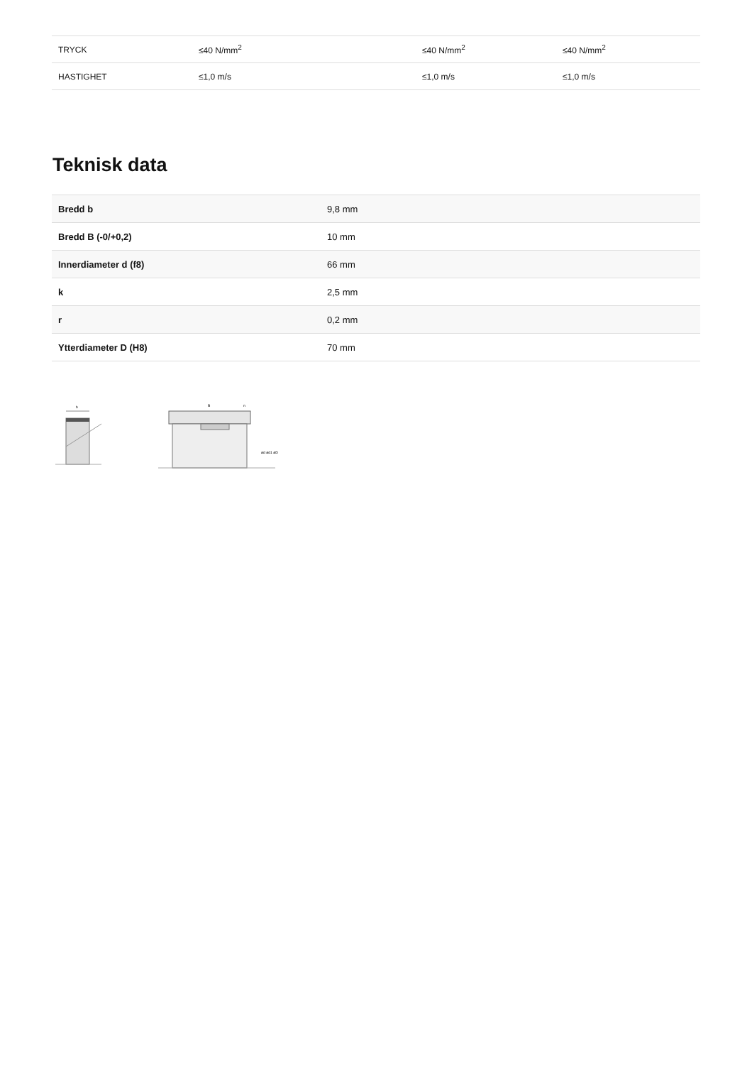| TRYCK | ≤40 N/mm<sup>2</sup> | ≤40 N/mm<sup>2</sup> | ≤40 N/mm<sup>2</sup> |
| HASTIGHET | ≤1,0 m/s | ≤1,0 m/s | ≤1,0 m/s |
Teknisk data
| Bredd b | 9,8 mm |
| Bredd B (-0/+0,2) | 10 mm |
| Innerdiameter d (f8) | 66 mm |
| k | 2,5 mm |
| r | 0,2 mm |
| Ytterdiameter D (H8) | 70 mm |
b
B
n
ød ød1 øD